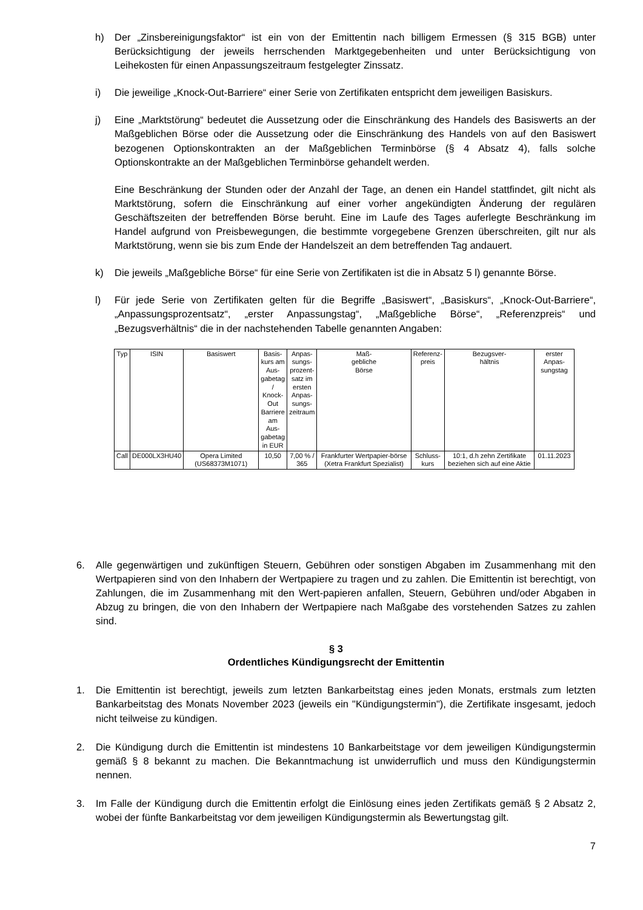h) Der „Zinsbereinigungsfaktor“ ist ein von der Emittentin nach billigem Ermessen (§ 315 BGB) unter Berücksichtigung der jeweils herrschenden Marktgegebenheiten und unter Berücksichtigung von Leihekosten für einen Anpassungszeitraum festgelegter Zinssatz.
i) Die jeweilige „Knock-Out-Barriere“ einer Serie von Zertifikaten entspricht dem jeweiligen Basiskurs.
j) Eine „Marktstörung“ bedeutet die Aussetzung oder die Einschränkung des Handels des Basiswerts an der Maßgeblichen Börse oder die Aussetzung oder die Einschränkung des Handels von auf den Basiswert bezogenen Optionskontrakten an der Maßgeblichen Terminbörse (§ 4 Absatz 4), falls solche Optionskontrakte an der Maßgeblichen Terminbörse gehandelt werden.
Eine Beschränkung der Stunden oder der Anzahl der Tage, an denen ein Handel stattfindet, gilt nicht als Marktstörung, sofern die Einschränkung auf einer vorher angekündigten Änderung der regulären Geschäftszeiten der betreffenden Börse beruht. Eine im Laufe des Tages auferlegte Beschränkung im Handel aufgrund von Preisbewegungen, die bestimmte vorgegebene Grenzen überschreiten, gilt nur als Marktstörung, wenn sie bis zum Ende der Handelszeit an dem betreffenden Tag andauert.
k) Die jeweils „Maßgebliche Börse“ für eine Serie von Zertifikaten ist die in Absatz 5 l) genannte Börse.
l) Für jede Serie von Zertifikaten gelten für die Begriffe „Basiswert“, „Basiskurs“, „Knock-Out-Barriere“, „Anpassungsprozentsatz“, „erster Anpassungstag“, „Maßgebliche Börse“, „Referenzpreis“ und „Bezugsverhältnis“ die in der nachstehenden Tabelle genannten Angaben:
| Typ | ISIN | Basiswert | Basis- kurs am Aus- gabetag / Knock- Out Barriere am Aus- gabetag in EUR | Anpas- sungs- prozent- satz im ersten Anpas- sungs- zeitraum | Maß- gebliche Börse | Referenz- preis | Bezugsver- hältnis | erster Anpas- sungstag |
| --- | --- | --- | --- | --- | --- | --- | --- | --- |
| Call | DE000LX3HU40 | Opera Limited (US68373M1071) | 10,50 | 7,00 % / 365 | Frankfurter Wertpapier-börse (Xetra Frankfurt Spezialist) | Schluss- kurs | 10:1, d.h zehn Zertifikate beziehen sich auf eine Aktie | 01.11.2023 |
6. Alle gegenwärtigen und zukünftigen Steuern, Gebühren oder sonstigen Abgaben im Zusammenhang mit den Wertpapieren sind von den Inhabern der Wertpapiere zu tragen und zu zahlen. Die Emittentin ist berechtigt, von Zahlungen, die im Zusammenhang mit den Wert-papieren anfallen, Steuern, Gebühren und/oder Abgaben in Abzug zu bringen, die von den Inhabern der Wertpapiere nach Maßgabe des vorstehenden Satzes zu zahlen sind.
§ 3
Ordentliches Kündigungsrecht der Emittentin
1. Die Emittentin ist berechtigt, jeweils zum letzten Bankarbeitstag eines jeden Monats, erstmals zum letzten Bankarbeitstag des Monats November 2023 (jeweils ein "Kündigungstermin"), die Zertifikate insgesamt, jedoch nicht teilweise zu kündigen.
2. Die Kündigung durch die Emittentin ist mindestens 10 Bankarbeitstage vor dem jeweiligen Kündigungstermin gemäß § 8 bekannt zu machen. Die Bekanntmachung ist unwiderruflich und muss den Kündigungstermin nennen.
3. Im Falle der Kündigung durch die Emittentin erfolgt die Einlösung eines jeden Zertifikats gemäß § 2 Absatz 2, wobei der fünfte Bankarbeitstag vor dem jeweiligen Kündigungstermin als Bewertungstag gilt.
7